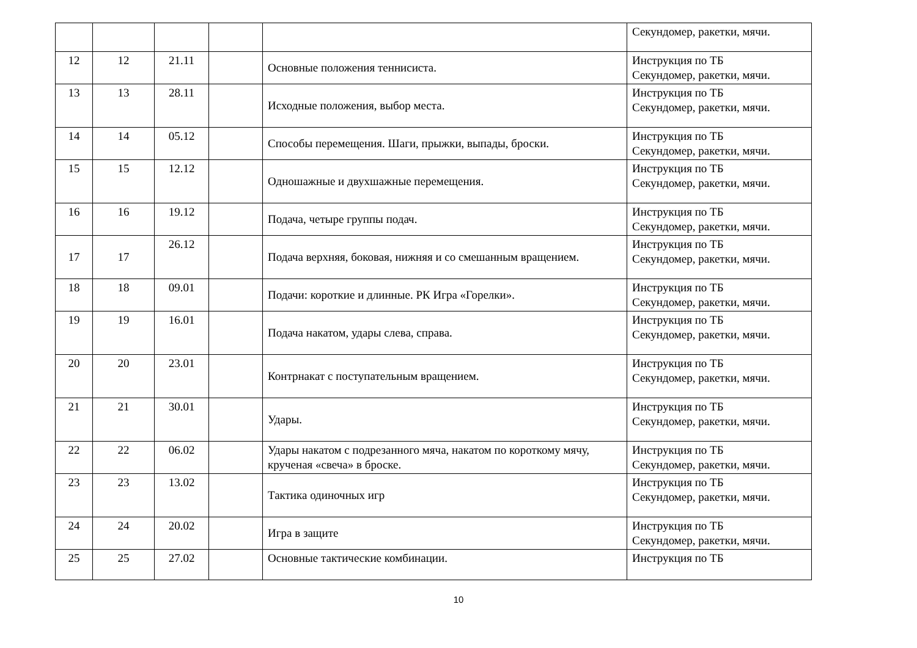| | | | | | Секундомер, ракетки, мячи. |
| 12 | 12 | 21.11 | | Основные положения теннисиста. | Инструкция по ТБ Секундомер, ракетки, мячи. |
| 13 | 13 | 28.11 | | Исходные положения, выбор места. | Инструкция по ТБ Секундомер, ракетки, мячи. |
| 14 | 14 | 05.12 | | Способы перемещения. Шаги, прыжки, выпады, броски. | Инструкция по ТБ Секундомер, ракетки, мячи. |
| 15 | 15 | 12.12 | | Одношажные и двухшажные перемещения. | Инструкция по ТБ Секундомер, ракетки, мячи. |
| 16 | 16 | 19.12 | | Подача, четыре группы подач. | Инструкция по ТБ Секундомер, ракетки, мячи. |
| 17 | 17 | 26.12 | | Подача верхняя, боковая, нижняя и со смешанным вращением. | Инструкция по ТБ Секундомер, ракетки, мячи. |
| 18 | 18 | 09.01 | | Подачи: короткие и длинные. РК Игра «Горелки». | Инструкция по ТБ Секундомер, ракетки, мячи. |
| 19 | 19 | 16.01 | | Подача накатом, удары слева, справа. | Инструкция по ТБ Секундомер, ракетки, мячи. |
| 20 | 20 | 23.01 | | Контрнакат с поступательным вращением. | Инструкция по ТБ Секундомер, ракетки, мячи. |
| 21 | 21 | 30.01 | | Удары. | Инструкция по ТБ Секундомер, ракетки, мячи. |
| 22 | 22 | 06.02 | | Удары накатом с подрезанного мяча, накатом по короткому мячу, крученая «свеча» в броске. | Инструкция по ТБ Секундомер, ракетки, мячи. |
| 23 | 23 | 13.02 | | Тактика одиночных игр | Инструкция по ТБ Секундомер, ракетки, мячи. |
| 24 | 24 | 20.02 | | Игра в защите | Инструкция по ТБ Секундомер, ракетки, мячи. |
| 25 | 25 | 27.02 | | Основные тактические комбинации. | Инструкция по ТБ |
10